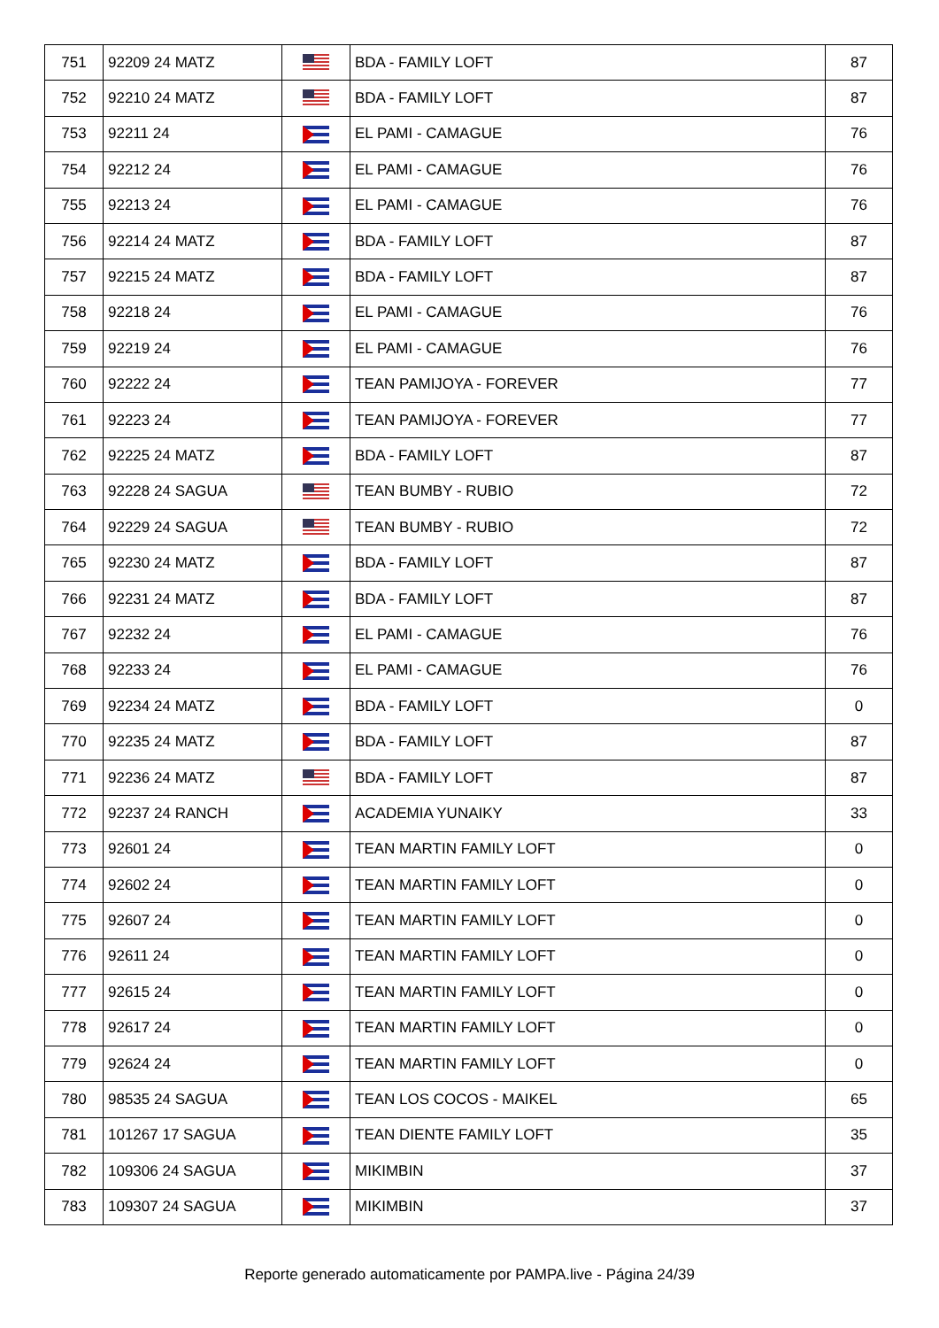| 751 | 92209 24 MATZ | | BDA - FAMILY LOFT | 87 |
| 752 | 92210 24 MATZ | | BDA - FAMILY LOFT | 87 |
| 753 | 92211 24 | | EL PAMI - CAMAGUE | 76 |
| 754 | 92212 24 | | EL PAMI - CAMAGUE | 76 |
| 755 | 92213 24 | | EL PAMI - CAMAGUE | 76 |
| 756 | 92214 24 MATZ | | BDA - FAMILY LOFT | 87 |
| 757 | 92215 24 MATZ | | BDA - FAMILY LOFT | 87 |
| 758 | 92218 24 | | EL PAMI - CAMAGUE | 76 |
| 759 | 92219 24 | | EL PAMI - CAMAGUE | 76 |
| 760 | 92222 24 | | TEAN PAMIJOYA - FOREVER | 77 |
| 761 | 92223 24 | | TEAN PAMIJOYA - FOREVER | 77 |
| 762 | 92225 24 MATZ | | BDA - FAMILY LOFT | 87 |
| 763 | 92228 24 SAGUA | | TEAN BUMBY - RUBIO | 72 |
| 764 | 92229 24 SAGUA | | TEAN BUMBY - RUBIO | 72 |
| 765 | 92230 24 MATZ | | BDA - FAMILY LOFT | 87 |
| 766 | 92231 24 MATZ | | BDA - FAMILY LOFT | 87 |
| 767 | 92232 24 | | EL PAMI - CAMAGUE | 76 |
| 768 | 92233 24 | | EL PAMI - CAMAGUE | 76 |
| 769 | 92234 24 MATZ | | BDA - FAMILY LOFT | 0 |
| 770 | 92235 24 MATZ | | BDA - FAMILY LOFT | 87 |
| 771 | 92236 24 MATZ | | BDA - FAMILY LOFT | 87 |
| 772 | 92237 24 RANCH | | ACADEMIA YUNAIKY | 33 |
| 773 | 92601 24 | | TEAN MARTIN FAMILY LOFT | 0 |
| 774 | 92602 24 | | TEAN MARTIN FAMILY LOFT | 0 |
| 775 | 92607 24 | | TEAN MARTIN FAMILY LOFT | 0 |
| 776 | 92611 24 | | TEAN MARTIN FAMILY LOFT | 0 |
| 777 | 92615 24 | | TEAN MARTIN FAMILY LOFT | 0 |
| 778 | 92617 24 | | TEAN MARTIN FAMILY LOFT | 0 |
| 779 | 92624 24 | | TEAN MARTIN FAMILY LOFT | 0 |
| 780 | 98535 24 SAGUA | | TEAN LOS COCOS - MAIKEL | 65 |
| 781 | 101267 17 SAGUA | | TEAN DIENTE FAMILY LOFT | 35 |
| 782 | 109306 24 SAGUA | | MIKIMBIN | 37 |
| 783 | 109307 24 SAGUA | | MIKIMBIN | 37 |
Reporte generado automaticamente por PAMPA.live - Página 24/39